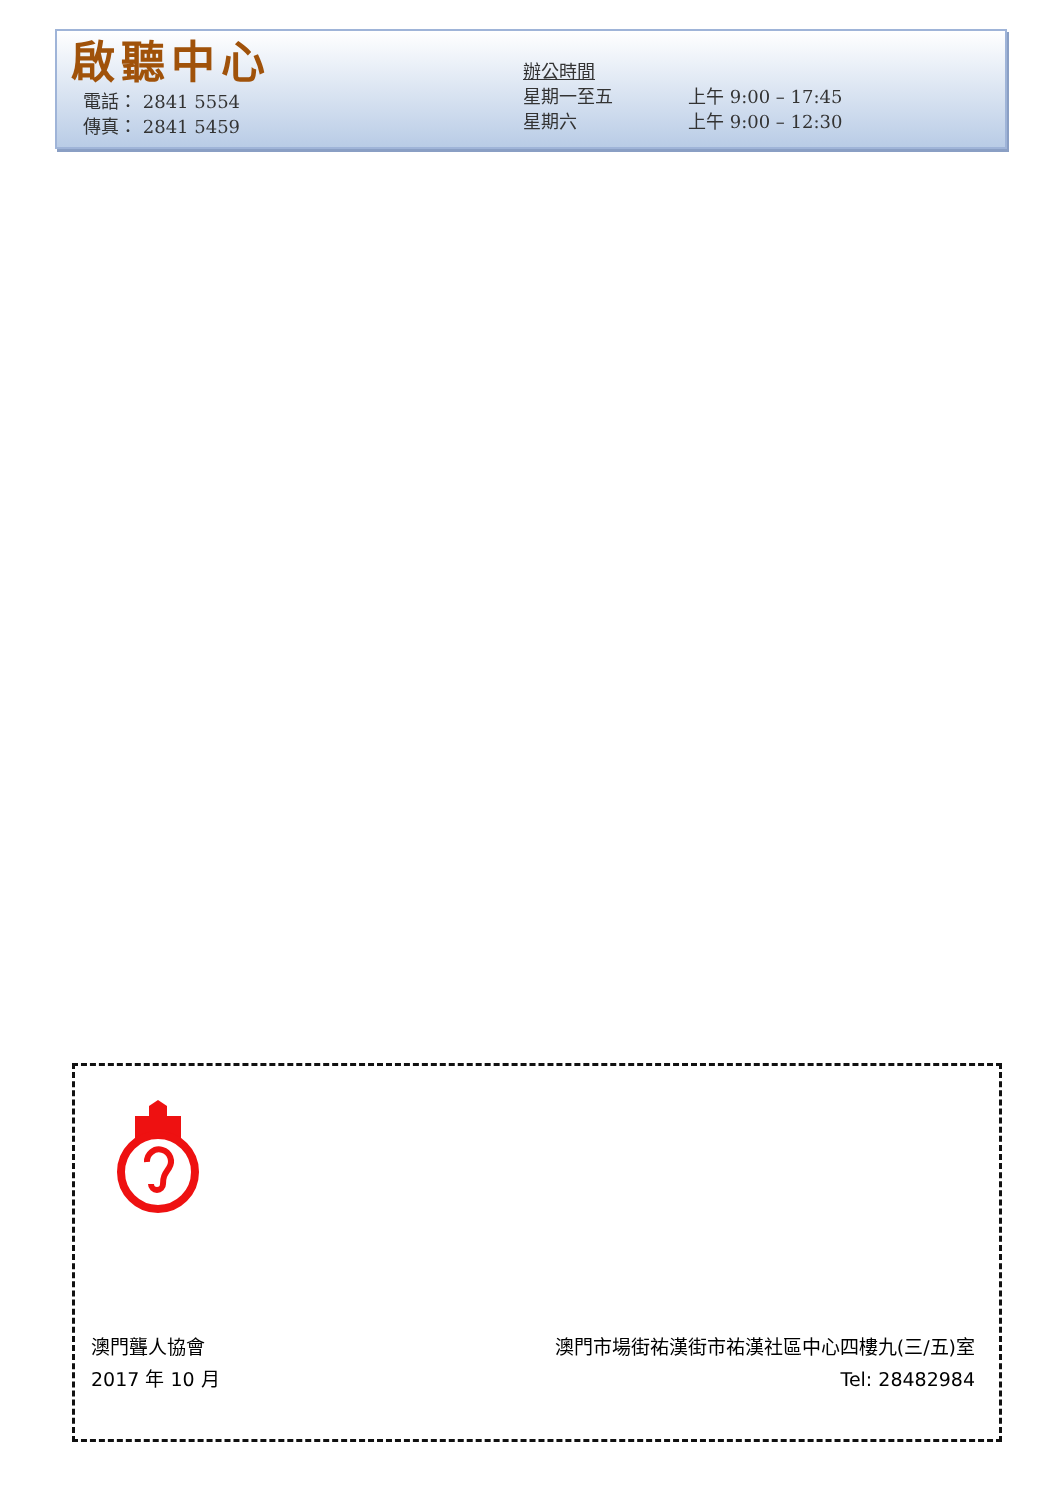啟聽中心
電話： 2841 5554
傳真： 2841 5459
辦公時間
星期一至五 上午 9:00 – 17:45
星期六 上午 9:00 – 12:30
澳門聾人協會
2017 年 10 月
澳門市場街祐漢街市祐漢社區中心四樓九(三/五)室
Tel: 28482984